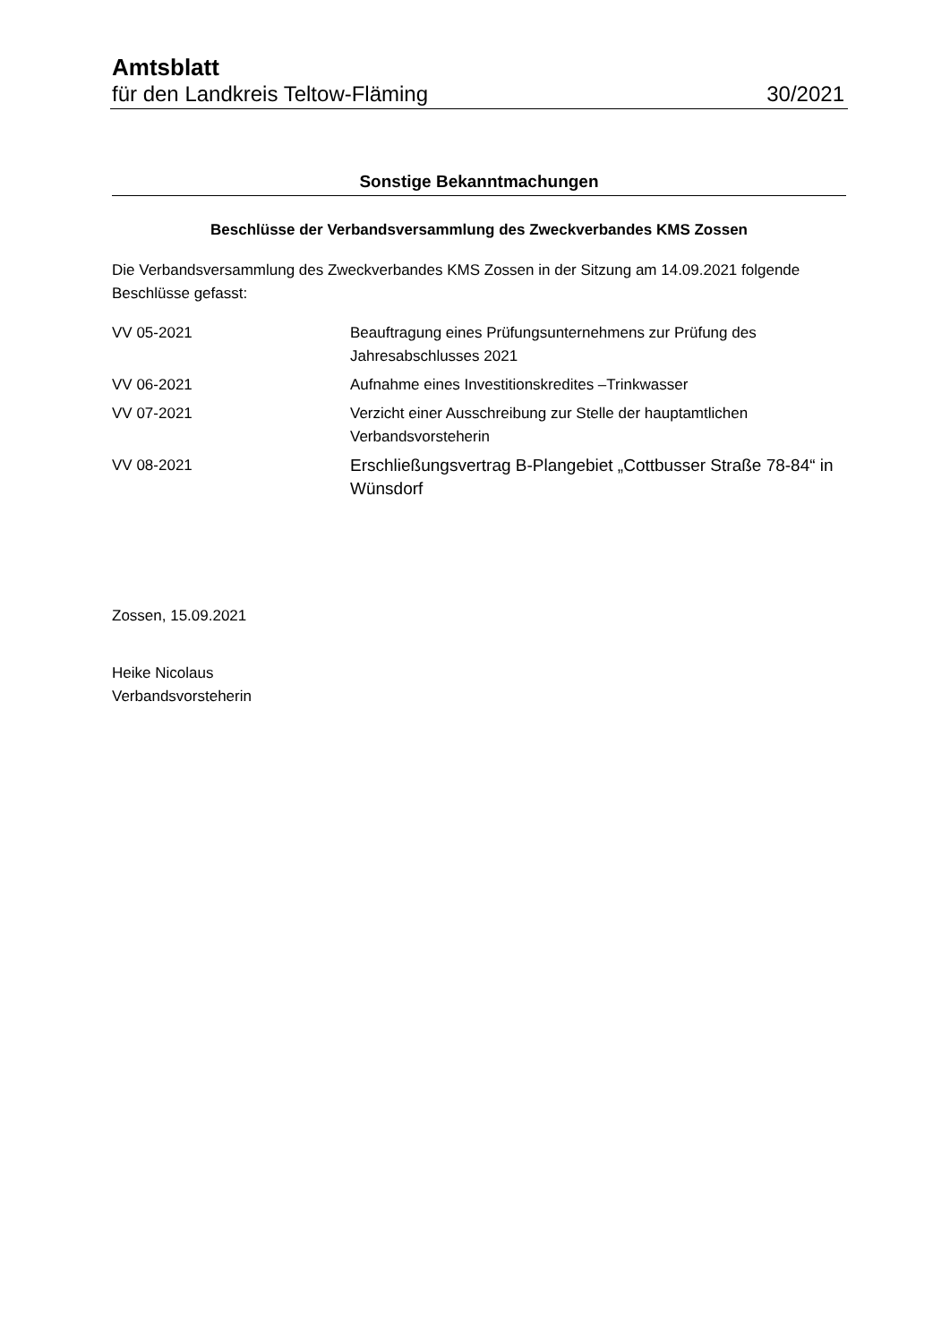Amtsblatt
für den Landkreis Teltow-Fläming 30/2021
Sonstige Bekanntmachungen
Beschlüsse der Verbandsversammlung des Zweckverbandes KMS Zossen
Die Verbandsversammlung des Zweckverbandes KMS Zossen in der Sitzung am 14.09.2021 folgende Beschlüsse gefasst:
| VV 05-2021 | Beauftragung eines Prüfungsunternehmens zur Prüfung des Jahresabschlusses 2021 |
| VV 06-2021 | Aufnahme eines Investitionskredites –Trinkwasser |
| VV 07-2021 | Verzicht einer Ausschreibung zur Stelle der hauptamtlichen Verbandsvorsteherin |
| VV 08-2021 | Erschließungsvertrag B-Plangebiet „Cottbusser Straße 78-84“ in Wünsdorf |
Zossen, 15.09.2021
Heike Nicolaus
Verbandsvorsteherin